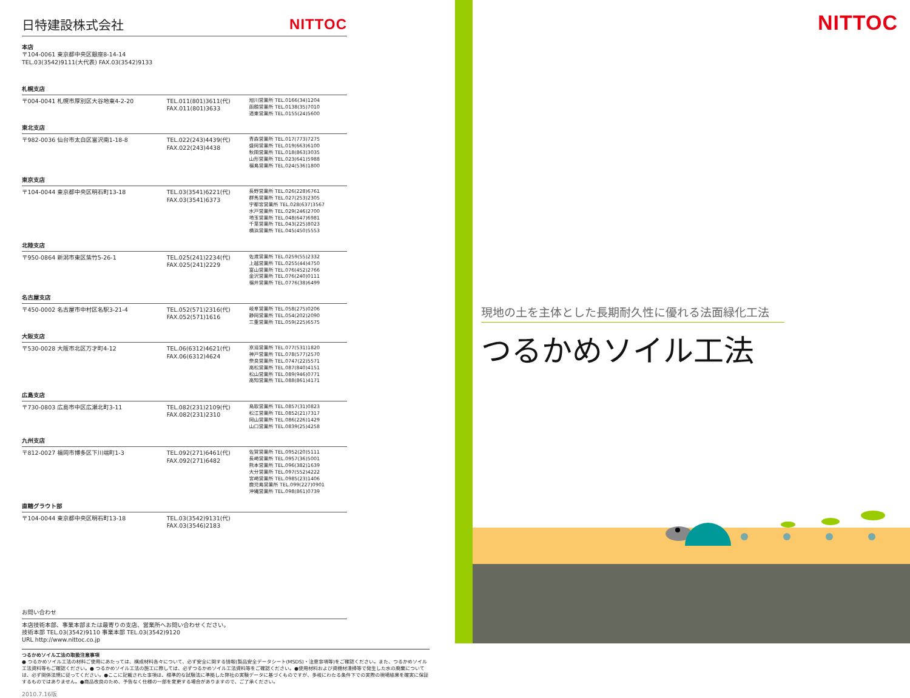日特建設株式会社 NITTOC
本店
〒104-0061 東京都中央区銀座8-14-14
TEL.03(3542)9111(大代表) FAX.03(3542)9133
| 札幌支店 | | |
| --- | --- | --- |
| 〒004-0041 札幌市厚別区大谷地東4-2-20 | TEL.011(801)3611(代) FAX.011(801)3633 | 旭川営業所 TEL.0166(34)1204 函館営業所 TEL.0138(35)7010 道東営業所 TEL.0155(24)5600 |
| 東北支店 | | |
| 〒982-0036 仙台市太白区富沢南1-18-8 | TEL.022(243)4439(代) FAX.022(243)4438 | 青森営業所 TEL.017(773)7275 盛岡営業所 TEL.019(663)6100 秋田営業所 TEL.018(863)3035 山形営業所 TEL.023(641)5988 福島営業所 TEL.024(536)1800 |
| 東京支店 | | |
| 〒104-0044 東京都中央区明石町13-18 | TEL.03(3541)6221(代) FAX.03(3541)6373 | 長野営業所 TEL.026(228)6761 群馬営業所 TEL.027(253)2305 宇都宮営業所 TEL.028(637)3567 水戸営業所 TEL.029(246)2700 埼玉営業所 TEL.048(647)6981 千葉営業所 TEL.043(225)8023 横浜営業所 TEL.045(450)5553 |
| 北陸支店 | | |
| 〒950-0864 新潟市東区紫竹5-26-1 | TEL.025(241)2234(代) FAX.025(241)2229 | 佐渡営業所 TEL.0259(55)2332 上越営業所 TEL.0255(44)4750 富山営業所 TEL.076(452)2766 金沢営業所 TEL.076(240)0111 福井営業所 TEL.0776(38)6499 |
| 名古屋支店 | | |
| 〒450-0002 名古屋市中村区名駅3-21-4 | TEL.052(571)2316(代) FAX.052(571)1616 | 岐阜営業所 TEL.058(275)0206 静岡営業所 TEL.054(202)2090 三重営業所 TEL.059(225)6575 |
| 大阪支店 | | |
| 〒530-0028 大阪市北区万才町4-12 | TEL.06(6312)4621(代) FAX.06(6312)4624 | 京滋営業所 TEL.077(531)1820 神戸営業所 TEL.078(577)2570 奈良営業所 TEL.0747(22)5571 高松営業所 TEL.087(840)4151 松山営業所 TEL.089(946)0771 高知営業所 TEL.088(861)4171 |
| 広島支店 | | |
| 〒730-0803 広島市中区広瀬北町3-11 | TEL.082(231)2109(代) FAX.082(231)2310 | 鳥取営業所 TEL.0857(31)0823 松江営業所 TEL.0852(21)7317 岡山営業所 TEL.086(226)1429 山口営業所 TEL.0839(25)4258 |
| 九州支店 | | |
| 〒812-0027 福岡市博多区下川端町1-3 | TEL.092(271)6461(代) FAX.092(271)6482 | 佐賀営業所 TEL.0952(20)5111 長崎営業所 TEL.0957(36)5001 熊本営業所 TEL.096(382)1639 大分営業所 TEL.097(552)4222 宮崎営業所 TEL.0985(23)1406 鹿児島営業所 TEL.099(227)0901 沖縄営業所 TEL.098(861)0739 |
| 直轄グラウト部 | | |
| 〒104-0044 東京都中央区明石町13-18 | TEL.03(3542)9131(代) FAX.03(3546)2183 | |
お問い合わせ
本店技術本部、事業本部または最寄りの支店、営業所へお問い合わせください。
技術本部 TEL.03(3542)9110 事業本部 TEL.03(3542)9120
URL http://www.nittoc.co.jp
つるかめソイル工法の取扱注意事項
● つるかめソイル工法の材料ご使用にあたっては、構成材料各々について、必ず安全に関する情報(製品安全データシート(MSDS)・注意事項等)をご確認ください。また、つるかめソイル工法資料等もご確認ください。● つるかめソイル工法の施工に際しては、必ずつるかめソイル工法資料等をご確認ください。●使用材料および資機材清掃等で発生した水の廃棄については、必ず関係法規に従ってください。●ここに記載された事項は、標準的な試験法に準拠した弊社の実験データに基づくものですが、多岐にわたる条件下での実際の現場結果を確実に保証するものではありません。●商品改良のため、予告なく仕様の一部を変更する場合がありますので、ご了承ください。
2010.7.16版
NITTOC
現地の土を主体とした長期耐久性に優れる法面緑化工法
つるかめソイル工法